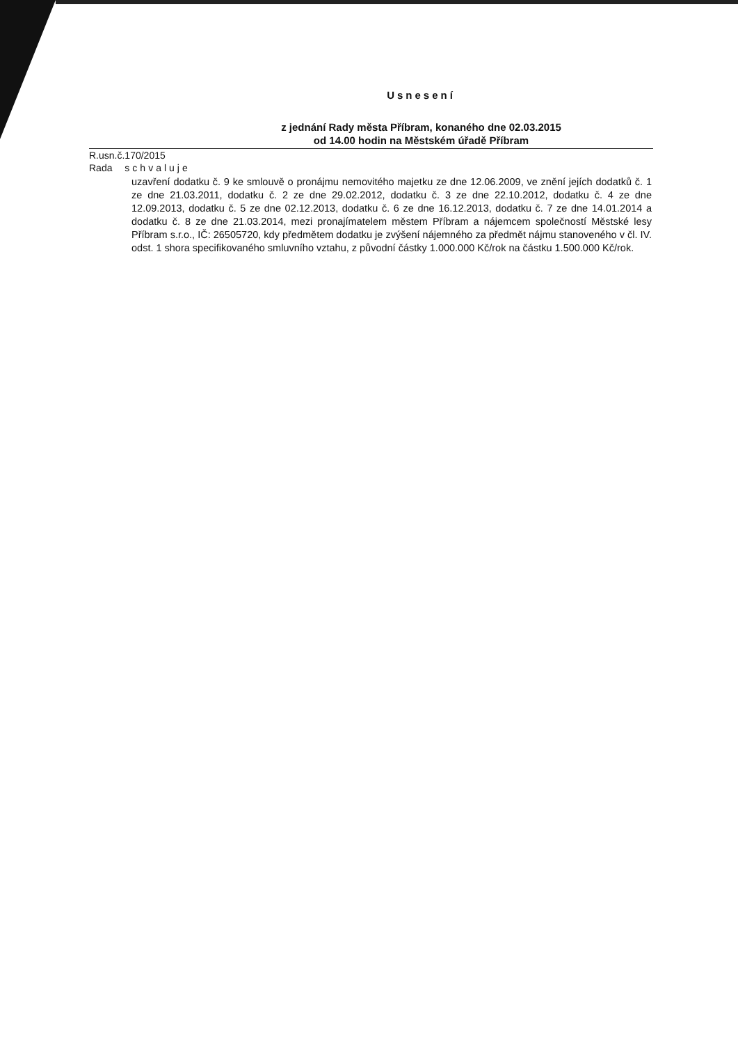Usnesení
z jednání Rady města Příbram, konaného dne 02.03.2015
od 14.00 hodin na Městském úřadě Příbram
R.usn.č.170/2015
Rada schvaluje
uzavření dodatku č. 9 ke smlouvě o pronájmu nemovitého majetku ze dne 12.06.2009, ve znění jejích dodatků č. 1 ze dne 21.03.2011, dodatku č. 2 ze dne 29.02.2012, dodatku č. 3 ze dne 22.10.2012, dodatku č. 4 ze dne 12.09.2013, dodatku č. 5 ze dne 02.12.2013, dodatku č. 6 ze dne 16.12.2013, dodatku č. 7 ze dne 14.01.2014 a dodatku č. 8 ze dne 21.03.2014, mezi pronajímatelem městem Příbram a nájemcem společností Městské lesy Příbram s.r.o., IČ: 26505720, kdy předmětem dodatku je zvýšení nájemného za předmět nájmu stanoveného v čl. IV. odst. 1 shora specifikovaného smluvního vztahu, z původní částky 1.000.000 Kč/rok na částku 1.500.000 Kč/rok.